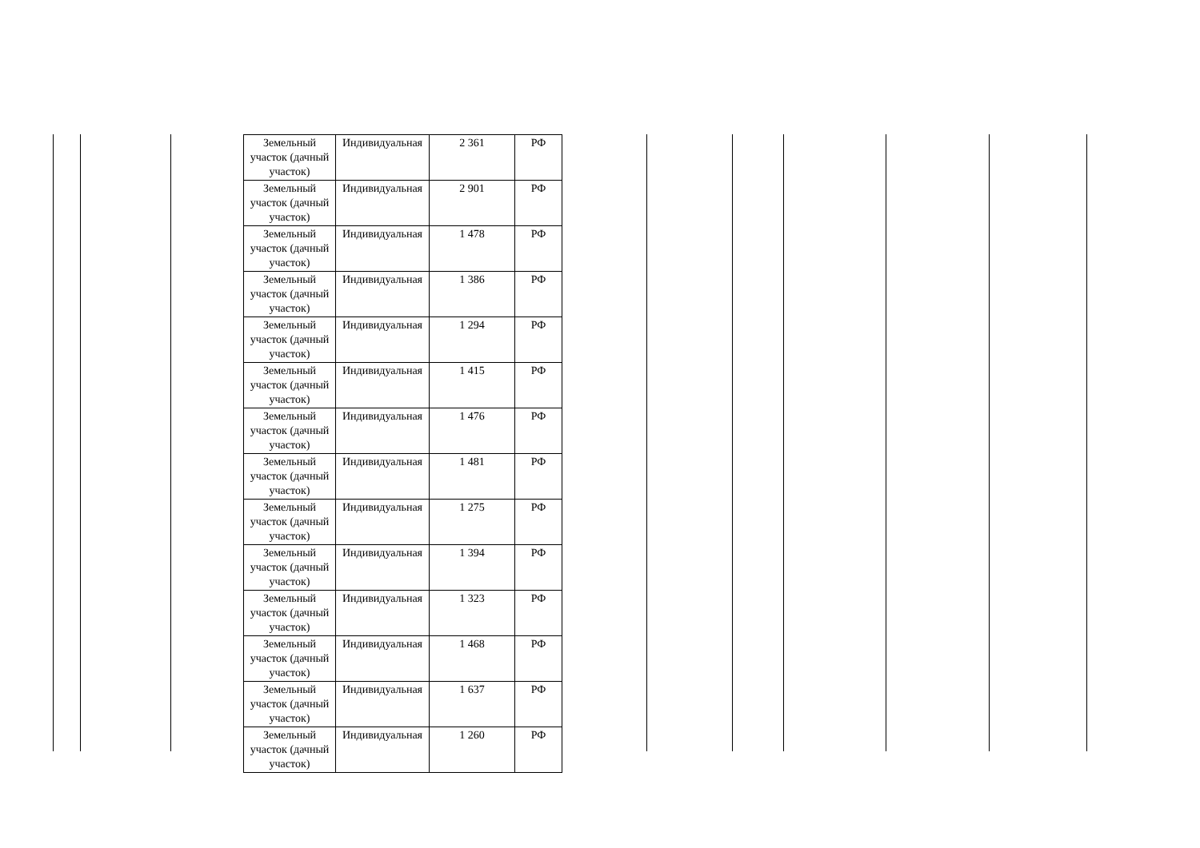| Земельный участок (дачный участок) | Индивидуальная | 2 361 | РФ |
| Земельный участок (дачный участок) | Индивидуальная | 2 901 | РФ |
| Земельный участок (дачный участок) | Индивидуальная | 1 478 | РФ |
| Земельный участок (дачный участок) | Индивидуальная | 1 386 | РФ |
| Земельный участок (дачный участок) | Индивидуальная | 1 294 | РФ |
| Земельный участок (дачный участок) | Индивидуальная | 1 415 | РФ |
| Земельный участок (дачный участок) | Индивидуальная | 1 476 | РФ |
| Земельный участок (дачный участок) | Индивидуальная | 1 481 | РФ |
| Земельный участок (дачный участок) | Индивидуальная | 1 275 | РФ |
| Земельный участок (дачный участок) | Индивидуальная | 1 394 | РФ |
| Земельный участок (дачный участок) | Индивидуальная | 1 323 | РФ |
| Земельный участок (дачный участок) | Индивидуальная | 1 468 | РФ |
| Земельный участок (дачный участок) | Индивидуальная | 1 637 | РФ |
| Земельный участок (дачный участок) | Индивидуальная | 1 260 | РФ |